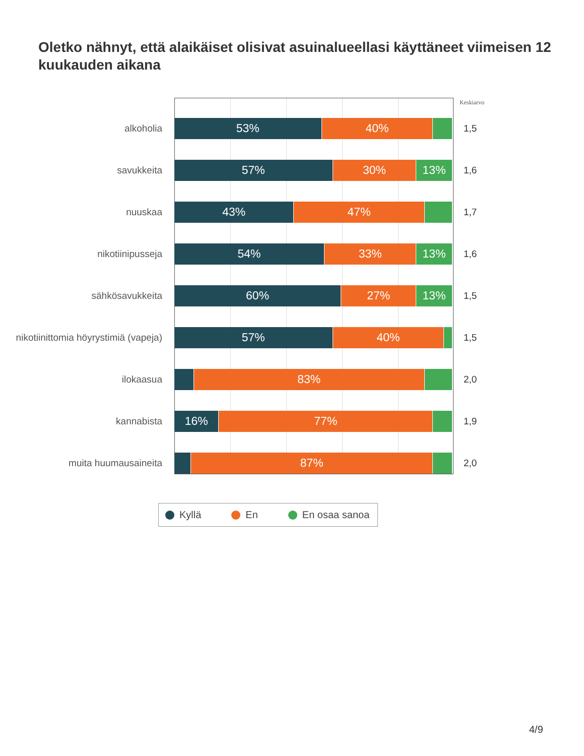Oletko nähnyt, että alaikäiset olisivat asuinalueellasi käyttäneet viimeisen 12 kuukauden aikana
Keskiarvo
alkoholia
53% 40%
1,5
savukkeita
57% 30% 13%
1,6
nuuskaa
43% 47%
1,7
nikotiinipusseja
54% 33% 13%
1,6
sähkösavukkeita
60% 27% 13%
1,5
nikotiinittomia höyrystimiä (vapeja)
57% 40%
1,5
ilokaasua
83%
2,0
kannabista
16% 77%
1,9
muita huumausaineita
87%
2,0
Kyllä En En osaa sanoa
4/9